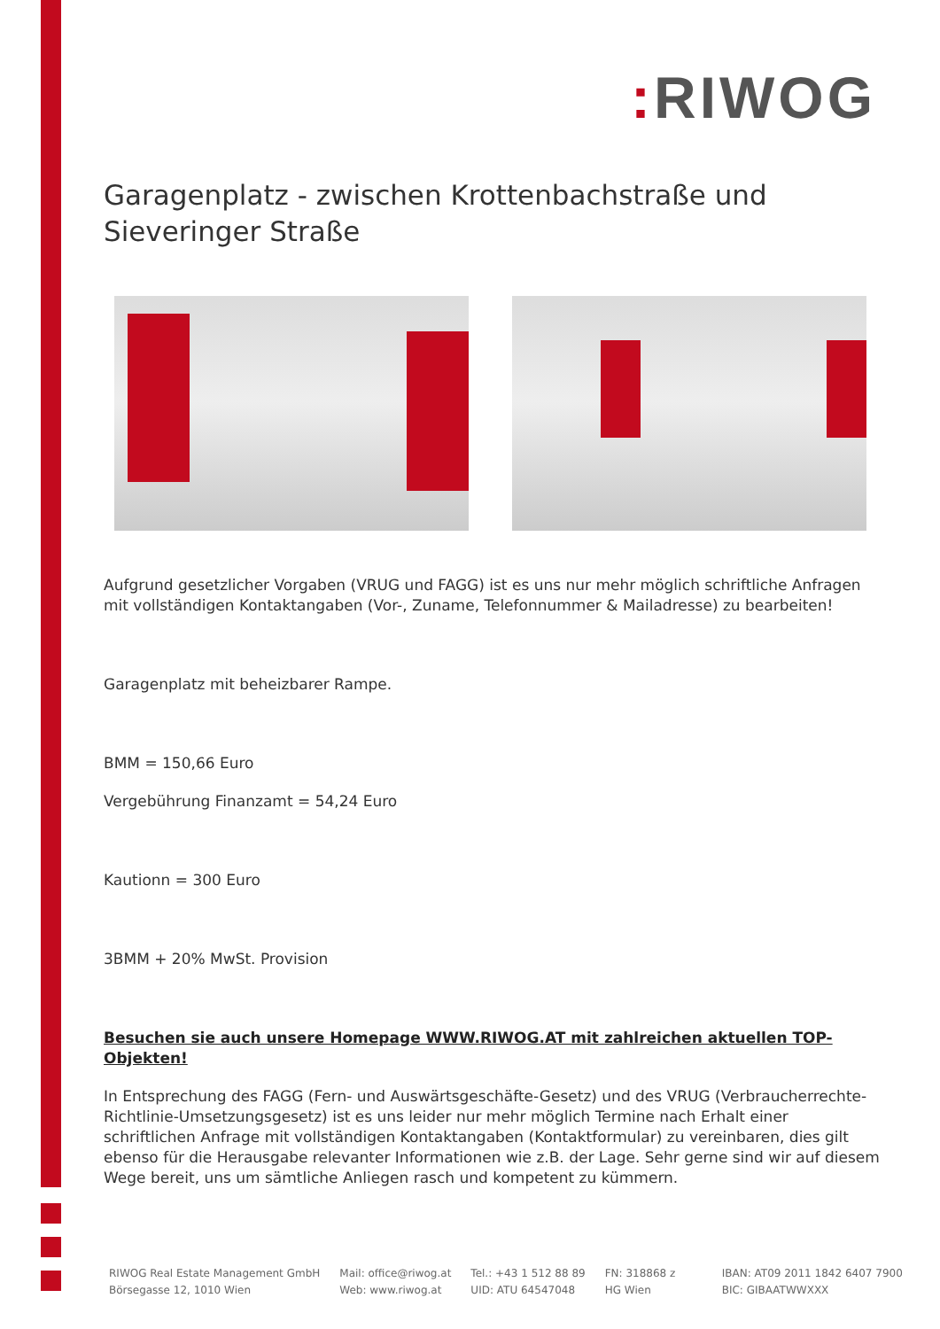: RIWOG
Garagenplatz - zwischen Krottenbachstraße und Sieveringer Straße
Aufgrund gesetzlicher Vorgaben (VRUG und FAGG) ist es uns nur mehr möglich schriftliche Anfragen mit vollständigen Kontaktangaben (Vor-, Zuname, Telefonnummer & Mailadresse) zu bearbeiten!
Garagenplatz mit beheizbarer Rampe.
BMM = 150,66 Euro
Vergebührung Finanzamt = 54,24 Euro
Kautionn = 300 Euro
3BMM + 20% MwSt. Provision
Besuchen sie auch unsere Homepage WWW.RIWOG.AT mit zahlreichen aktuellen TOP- Objekten!
In Entsprechung des FAGG (Fern- und Auswärtsgeschäfte-Gesetz) und des VRUG (Verbraucherrechte-Richtlinie-Umsetzungsgesetz) ist es uns leider nur mehr möglich Termine nach Erhalt einer schriftlichen Anfrage mit vollständigen Kontaktangaben (Kontaktformular) zu vereinbaren, dies gilt ebenso für die Herausgabe relevanter Informationen wie z.B. der Lage. Sehr gerne sind wir auf diesem Wege bereit, uns um sämtliche Anliegen rasch und kompetent zu kümmern.
RIWOG Real Estate Management GmbH
Börsegasse 12, 1010 Wien
Mail: office@riwog.at
Web: www.riwog.at
Tel.: +43 1 512 88 89
UID: ATU 64547048
FN: 318868 z
HG Wien
IBAN: AT09 2011 1842 6407 7900
BIC: GIBAATWWXXX